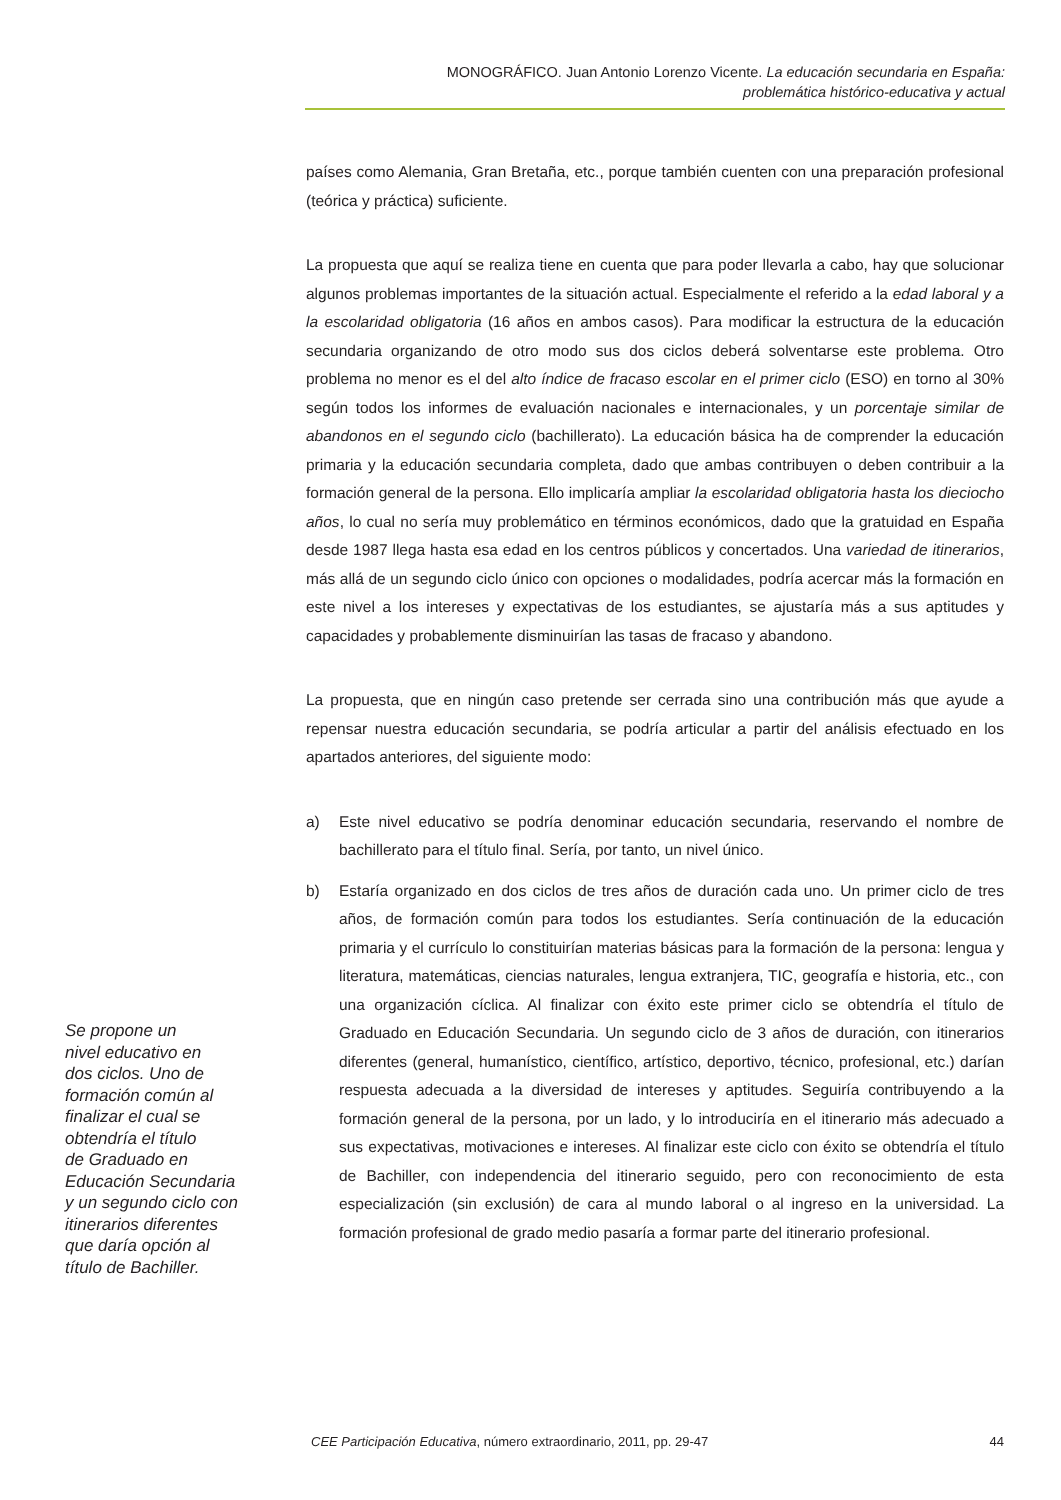MONOGRÁFICO. Juan Antonio Lorenzo Vicente. La educación secundaria en España:
problemática histórico-educativa y actual
países como Alemania, Gran Bretaña, etc., porque también cuenten con una preparación profesional (teórica y práctica) suficiente.
La propuesta que aquí se realiza tiene en cuenta que para poder llevarla a cabo, hay que solucionar algunos problemas importantes de la situación actual. Especialmente el referido a la edad laboral y a la escolaridad obligatoria (16 años en ambos casos). Para modificar la estructura de la educación secundaria organizando de otro modo sus dos ciclos deberá solventarse este problema. Otro problema no menor es el del alto índice de fracaso escolar en el primer ciclo (ESO) en torno al 30% según todos los informes de evaluación nacionales e internacionales, y un porcentaje similar de abandonos en el segundo ciclo (bachillerato). La educación básica ha de comprender la educación primaria y la educación secundaria completa, dado que ambas contribuyen o deben contribuir a la formación general de la persona. Ello implicaría ampliar la escolaridad obligatoria hasta los dieciocho años, lo cual no sería muy problemático en términos económicos, dado que la gratuidad en España desde 1987 llega hasta esa edad en los centros públicos y concertados. Una variedad de itinerarios, más allá de un segundo ciclo único con opciones o modalidades, podría acercar más la formación en este nivel a los intereses y expectativas de los estudiantes, se ajustaría más a sus aptitudes y capacidades y probablemente disminuirían las tasas de fracaso y abandono.
La propuesta, que en ningún caso pretende ser cerrada sino una contribución más que ayude a repensar nuestra educación secundaria, se podría articular a partir del análisis efectuado en los apartados anteriores, del siguiente modo:
a) Este nivel educativo se podría denominar educación secundaria, reservando el nombre de bachillerato para el título final. Sería, por tanto, un nivel único.
b) Estaría organizado en dos ciclos de tres años de duración cada uno. Un primer ciclo de tres años, de formación común para todos los estudiantes. Sería continuación de la educación primaria y el currículo lo constituirían materias básicas para la formación de la persona: lengua y literatura, matemáticas, ciencias naturales, lengua extranjera, TIC, geografía e historia, etc., con una organización cíclica. Al finalizar con éxito este primer ciclo se obtendría el título de Graduado en Educación Secundaria. Un segundo ciclo de 3 años de duración, con itinerarios diferentes (general, humanístico, científico, artístico, deportivo, técnico, profesional, etc.) darían respuesta adecuada a la diversidad de intereses y aptitudes. Seguiría contribuyendo a la formación general de la persona, por un lado, y lo introduciría en el itinerario más adecuado a sus expectativas, motivaciones e intereses. Al finalizar este ciclo con éxito se obtendría el título de Bachiller, con independencia del itinerario seguido, pero con reconocimiento de esta especialización (sin exclusión) de cara al mundo laboral o al ingreso en la universidad. La formación profesional de grado medio pasaría a formar parte del itinerario profesional.
Se propone un
nivel educativo en
dos ciclos. Uno de
formación común al
finalizar el cual se
obtendría el título
de Graduado en
Educación Secundaria
y un segundo ciclo con
itinerarios diferentes
que daría opción al
título de Bachiller.
CEE Participación Educativa, número extraordinario, 2011, pp. 29-47
44